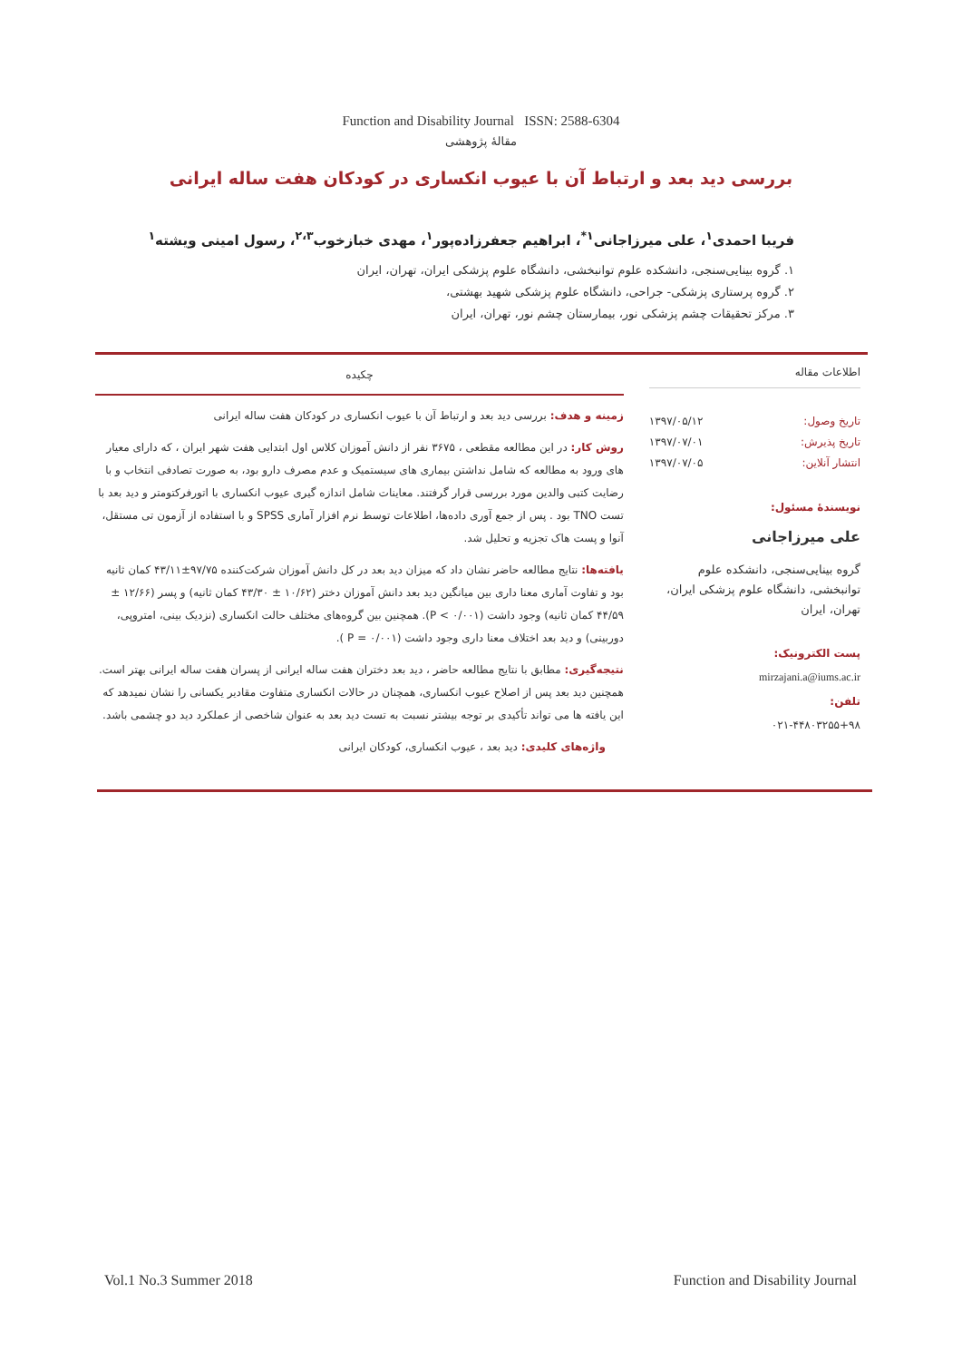Function and Disability Journal ISSN: 2588-6304
مقالهٔ پژوهشی
بررسی دید بعد و ارتباط آن با عیوب انکساری در کودکان هفت ساله ایرانی
فریبا احمدی<sup>۱</sup>، علی میرزاجانی<sup>۱*</sup>، ابراهیم جعفرزاده‌پور<sup>۱</sup>، مهدی خبازخوب<sup>۲،۳</sup>، رسول امینی ویشته<sup>۱</sup>
۱. گروه بینایی‌سنجی، دانشکده علوم توانبخشی، دانشگاه علوم پزشکی ایران، تهران، ایران
۲. گروه پرستاری پزشکی- جراحی، دانشگاه علوم پزشکی شهید بهشتی،
۳. مرکز تحقیقات چشم پزشکی نور، بیمارستان چشم نور، تهران، ایران
اطلاعات مقاله
تاریخ وصول: ۱۳۹۷/۰۵/۱۲
تاریخ پذیرش: ۱۳۹۷/۰۷/۰۱
انتشار آنلاین: ۱۳۹۷/۰۷/۰۵
نویسندهٔ مسئول:
علی میرزاجانی
گروه بینایی‌سنجی، دانشکده علوم توانبخشی، دانشگاه علوم پزشکی ایران، تهران، ایران
پست الکترونیک:
mirzajani.a@iums.ac.ir
تلفن:
۰۲۱-۴۴۸۰۳۲۵۵+۹۸
چکیده
زمینه و هدف: بررسی دید بعد و ارتباط آن با عیوب انکساری در کودکان هفت ساله ایرانی
روش کار: در این مطالعه مقطعی ، ۳۶۷۵ نفر از دانش آموزان کلاس اول ابتدایی هفت شهر ایران ، که دارای معیار های ورود به مطالعه که شامل نداشتن بیماری های سیستمیک و عدم مصرف دارو بود، به صورت تصادفی انتخاب و با رضایت کتبی والدین مورد بررسی قرار گرفتند. معاینات شامل اندازه گیری عیوب انکساری با اتورفرکتومتر و دید بعد با تست TNO بود . پس از جمع آوری داده‌ها، اطلاعات توسط نرم افزار آماری SPSS و با استفاده از آزمون تی مستقل، آنوا و پست هاک تجزیه و تحلیل شد.
یافته‌ها: نتایج مطالعه حاضر نشان داد که میزان دید بعد در کل دانش آموزان شرکت‌کننده ۹۷/۷۵±۴۳/۱۱ کمان ثانیه بود و تفاوت آماری معنا داری بین میانگین دید بعد دانش آموزان دختر (۱۰/۶۲ ± ۴۳/۳۰ کمان ثانیه) و پسر (۱۲/۶۶ ± ۴۴/۵۹ کمان ثانیه) وجود داشت (P < ۰/۰۰۱). همچنین بین گروه‌های مختلف حالت انکساری (نزدیک بینی، امتروپی، دوربینی) و دید بعد اختلاف معنا داری وجود داشت (P = ۰/۰۰۱ ).
نتیجه‌گیری: مطابق با نتایج مطالعه حاضر ، دید بعد دختران هفت ساله ایرانی از پسران هفت ساله ایرانی بهتر است. همچنین دید بعد پس از اصلاح عیوب انکساری، همچنان در حالات انکساری متفاوت مقادیر یکسانی را نشان نمیدهد که این یافته ها می تواند تأکیدی بر توجه بیشتر نسبت به تست دید بعد به عنوان شاخصی از عملکرد دید دو چشمی باشد.
واژه‌های کلیدی: دید بعد ، عیوب انکساری، کودکان ایرانی
Vol.1 No.3 Summer 2018 Function and Disability Journal